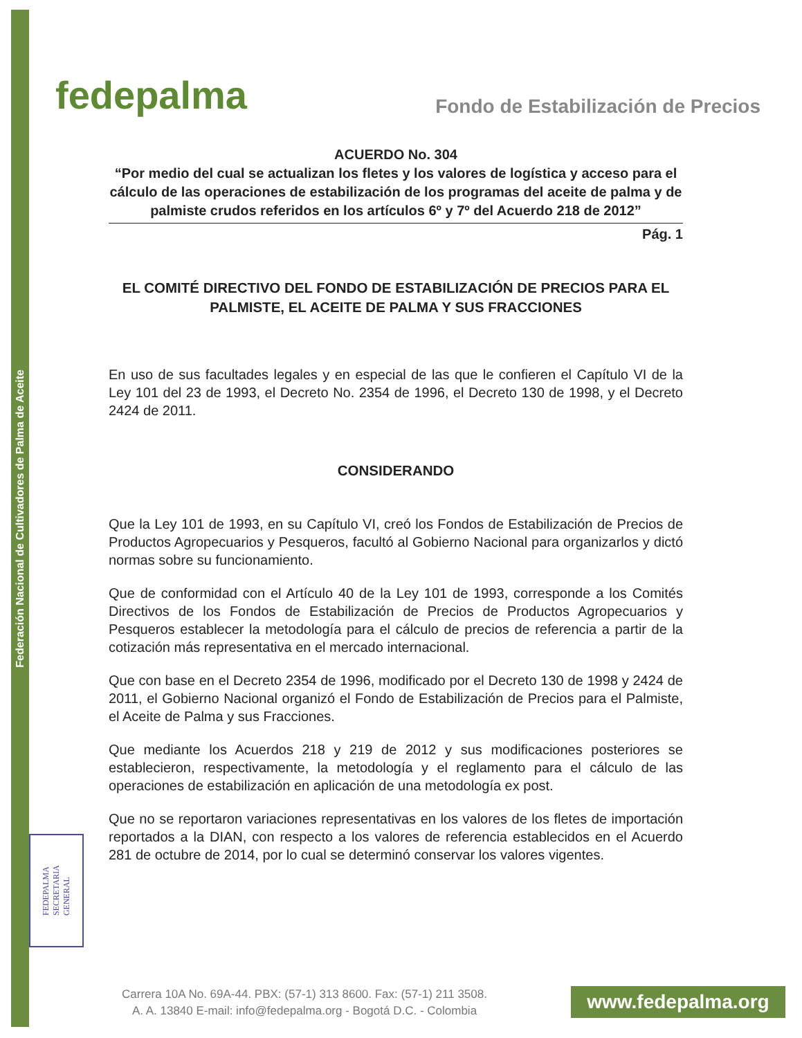Federación Nacional de Cultivadores de Palma de Aceite
fedepalma
Fondo de Estabilización de Precios
ACUERDO No. 304
“Por medio del cual se actualizan los fletes y los valores de logística y acceso para el cálculo de las operaciones de estabilización de los programas del aceite de palma y de palmiste crudos referidos en los artículos 6º y 7º del Acuerdo 218 de 2012”
Pág. 1
EL COMITÉ DIRECTIVO DEL FONDO DE ESTABILIZACIÓN DE PRECIOS PARA EL PALMISTE, EL ACEITE DE PALMA Y SUS FRACCIONES
En uso de sus facultades legales y en especial de las que le confieren el Capítulo VI de la Ley 101 del 23 de 1993, el Decreto No. 2354 de 1996, el Decreto 130 de 1998, y el Decreto 2424 de 2011.
CONSIDERANDO
Que la Ley 101 de 1993, en su Capítulo VI, creó los Fondos de Estabilización de Precios de Productos Agropecuarios y Pesqueros, facultó al Gobierno Nacional para organizarlos y dictó normas sobre su funcionamiento.
Que de conformidad con el Artículo 40 de la Ley 101 de 1993, corresponde a los Comités Directivos de los Fondos de Estabilización de Precios de Productos Agropecuarios y Pesqueros establecer la metodología para el cálculo de precios de referencia a partir de la cotización más representativa en el mercado internacional.
Que con base en el Decreto 2354 de 1996, modificado por el Decreto 130 de 1998 y 2424 de 2011, el Gobierno Nacional organizó el Fondo de Estabilización de Precios para el Palmiste, el Aceite de Palma y sus Fracciones.
Que mediante los Acuerdos 218 y 219 de 2012 y sus modificaciones posteriores se establecieron, respectivamente, la metodología y el reglamento para el cálculo de las operaciones de estabilización en aplicación de una metodología ex post.
Que no se reportaron variaciones representativas en los valores de los fletes de importación reportados a la DIAN, con respecto a los valores de referencia establecidos en el Acuerdo 281 de octubre de 2014, por lo cual se determinó conservar los valores vigentes.
FEDEPALMA
SECRETARIA
GENERAL
Carrera 10A No. 69A-44. PBX: (57-1) 313 8600. Fax: (57-1) 211 3508.
A. A. 13840 E-mail: info@fedepalma.org - Bogotá D.C. - Colombia
www.fedepalma.org